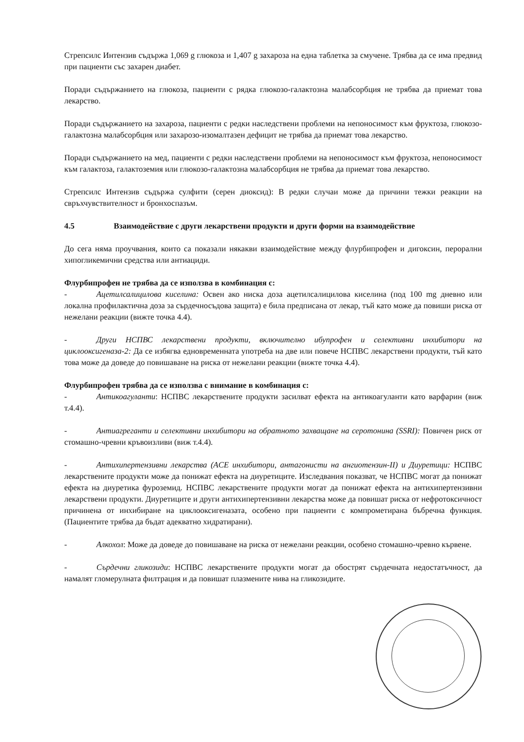Стрепсилс Интензив съдържа 1,069 g глюкоза и 1,407 g захароза на една таблетка за смучене. Трябва да се има предвид при пациенти със захарен диабет.
Поради съдържанието на глюкоза, пациенти с рядка глюкозо-галактозна малабсорбция не трябва да приемат това лекарство.
Поради съдържанието на захароза, пациенти с редки наследствени проблеми на непоносимост към фруктоза, глюкозо-галактозна малабсорбция или захарозо-изомалтазен дефицит не трябва да приемат това лекарство.
Поради съдържанието на мед, пациенти с редки наследствени проблеми на непоносимост към фруктоза, непоносимост към галактоза, галактоземия или глюкозо-галактозна малабсорбция не трябва да приемат това лекарство.
Стрепсилс Интензив съдържа сулфити (серен диоксид): В редки случаи може да причини тежки реакции на свръхчувствителност и бронхоспазъм.
4.5 Взаимодействие с други лекарствени продукти и други форми на взаимодействие
До сега няма проучвания, които са показали някакви взаимодействие между флурбипрофен и дигоксин, перорални хипогликемични средства или антиациди.
Флурбипрофен не трябва да се използва в комбинация с:
- Ацетилсалицилова киселина: Освен ако ниска доза ацетилсалицилова киселина (под 100 mg дневно или локална профилактична доза за сърдечносъдова защита) е била предписана от лекар, тъй като може да повиши риска от нежелани реакции (вижте точка 4.4).
- Други НСПВС лекарствени продукти, включително ибупрофен и селективни инхибитори на циклооксигеназа-2: Да се избягва едновременната употреба на две или повече НСПВС лекарствени продукти, тъй като това може да доведе до повишаване на риска от нежелани реакции (вижте точка 4.4).
Флурбипрофен трябва да се използва с внимание в комбинация с:
- Антикоагуланти: НСПВС лекарствените продукти засилват ефекта на антикоагуланти като варфарин (виж т.4.4).
- Антиагреганти и селективни инхибитори на обратното захващане на серотонина (SSRI): Повичен риск от стомашно-чревни кръвоизливи (виж т.4.4).
- Антихипертензивни лекарства (ACE инхибитори, антагонисти на ангиотензин-II) и Диуретици: НСПВС лекарствените продукти може да понижат ефекта на диуретиците. Изследвания показват, че НСПВС могат да понижат ефекта на диуретика фуроземид. НСПВС лекарствените продукти могат да понижат ефекта на антихипертензивни лекарствени продукти. Диуретиците и други антихипертензивни лекарства може да повишат риска от нефротоксичност причинена от инхибиране на циклооксигеназата, особено при пациенти с компрометирана бъбречна функция. (Пациентите трябва да бъдат адекватно хидратирани).
- Алкохол: Може да доведе до повишаване на риска от нежелани реакции, особено стомашно-чревно кървене.
- Сърдечни гликозиди: НСПВС лекарствените продукти могат да обострят сърдечната недостатъчност, да намалят гломерулната филтрация и да повишат плазмените нива на гликозидите.